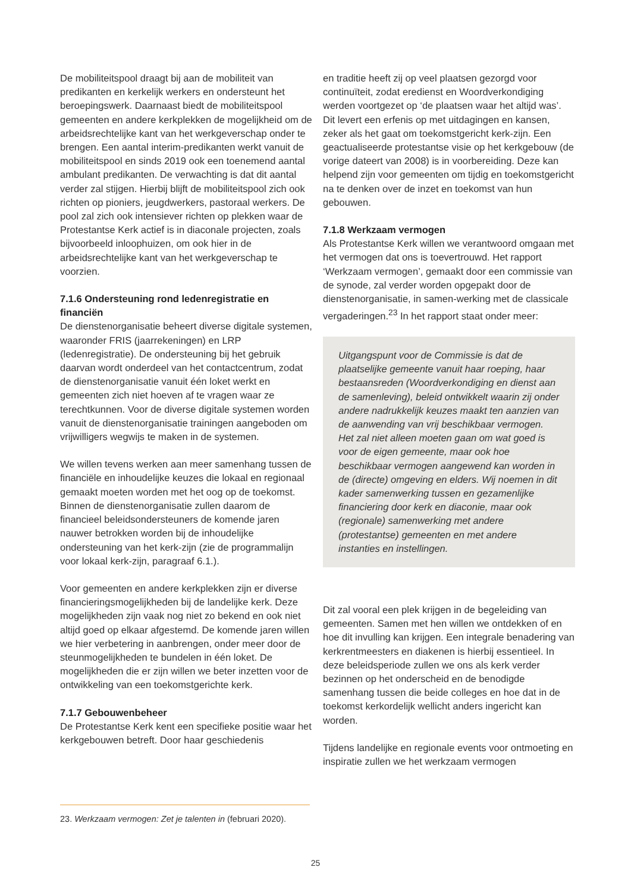De mobiliteitspool draagt bij aan de mobiliteit van predikanten en kerkelijk werkers en ondersteunt het beroepingswerk. Daarnaast biedt de mobiliteitspool gemeenten en andere kerkplekken de mogelijkheid om de arbeidsrechtelijke kant van het werkgeverschap onder te brengen. Een aantal interim-predikanten werkt vanuit de mobiliteitspool en sinds 2019 ook een toenemend aantal ambulant predikanten. De verwachting is dat dit aantal verder zal stijgen. Hierbij blijft de mobiliteitspool zich ook richten op pioniers, jeugdwerkers, pastoraal werkers. De pool zal zich ook intensiever richten op plekken waar de Protestantse Kerk actief is in diaconale projecten, zoals bijvoorbeeld inloophuizen, om ook hier in de arbeidsrechtelijke kant van het werkgeverschap te voorzien.
7.1.6 Ondersteuning rond ledenregistratie en financiën
De dienstenorganisatie beheert diverse digitale systemen, waaronder FRIS (jaarrekeningen) en LRP (ledenregistratie). De ondersteuning bij het gebruik daarvan wordt onderdeel van het contactcentrum, zodat de dienstenorganisatie vanuit één loket werkt en gemeenten zich niet hoeven af te vragen waar ze terechtkunnen. Voor de diverse digitale systemen worden vanuit de dienstenorganisatie trainingen aangeboden om vrijwilligers wegwijs te maken in de systemen.
We willen tevens werken aan meer samenhang tussen de financiële en inhoudelijke keuzes die lokaal en regionaal gemaakt moeten worden met het oog op de toekomst. Binnen de dienstenorganisatie zullen daarom de financieel beleidsondersteuners de komende jaren nauwer betrokken worden bij de inhoudelijke ondersteuning van het kerk-zijn (zie de programmalijn voor lokaal kerk-zijn, paragraaf 6.1.).
Voor gemeenten en andere kerkplekken zijn er diverse financieringsmogelijkheden bij de landelijke kerk. Deze mogelijkheden zijn vaak nog niet zo bekend en ook niet altijd goed op elkaar afgestemd. De komende jaren willen we hier verbetering in aanbrengen, onder meer door de steunmogelijkheden te bundelen in één loket. De mogelijkheden die er zijn willen we beter inzetten voor de ontwikkeling van een toekomstgerichte kerk.
7.1.7 Gebouwenbeheer
De Protestantse Kerk kent een specifieke positie waar het kerkgebouwen betreft. Door haar geschiedenis
en traditie heeft zij op veel plaatsen gezorgd voor continuïteit, zodat eredienst en Woordverkondiging werden voortgezet op ‘de plaatsen waar het altijd was’. Dit levert een erfenis op met uitdagingen en kansen, zeker als het gaat om toekomstgericht kerk-zijn. Een geactualiseerde protestantse visie op het kerkgebouw (de vorige dateert van 2008) is in voorbereiding. Deze kan helpend zijn voor gemeenten om tijdig en toekomstgericht na te denken over de inzet en toekomst van hun gebouwen.
7.1.8 Werkzaam vermogen
Als Protestantse Kerk willen we verantwoord omgaan met het vermogen dat ons is toevertrouwd. Het rapport ‘Werkzaam vermogen’, gemaakt door een commissie van de synode, zal verder worden opgepakt door de dienstenorganisatie, in samen-werking met de classicale vergaderingen.<sup>23</sup> In het rapport staat onder meer:
Uitgangspunt voor de Commissie is dat de plaatselijke gemeente vanuit haar roeping, haar bestaansreden (Woordverkondiging en dienst aan de samenleving), beleid ontwikkelt waarin zij onder andere nadrukkelijk keuzes maakt ten aanzien van de aanwending van vrij beschikbaar vermogen. Het zal niet alleen moeten gaan om wat goed is voor de eigen gemeente, maar ook hoe beschikbaar vermogen aangewend kan worden in de (directe) omgeving en elders. Wij noemen in dit kader samenwerking tussen en gezamenlijke financiering door kerk en diaconie, maar ook (regionale) samenwerking met andere (protestantse) gemeenten en met andere instanties en instellingen.
Dit zal vooral een plek krijgen in de begeleiding van gemeenten. Samen met hen willen we ontdekken of en hoe dit invulling kan krijgen. Een integrale benadering van kerkrentmeesters en diakenen is hierbij essentieel. In deze beleidsperiode zullen we ons als kerk verder bezinnen op het onderscheid en de benodigde samenhang tussen die beide colleges en hoe dat in de toekomst kerkordelijk wellicht anders ingericht kan worden.
Tijdens landelijke en regionale events voor ontmoeting en inspiratie zullen we het werkzaam vermogen
23. Werkzaam vermogen: Zet je talenten in (februari 2020).
25